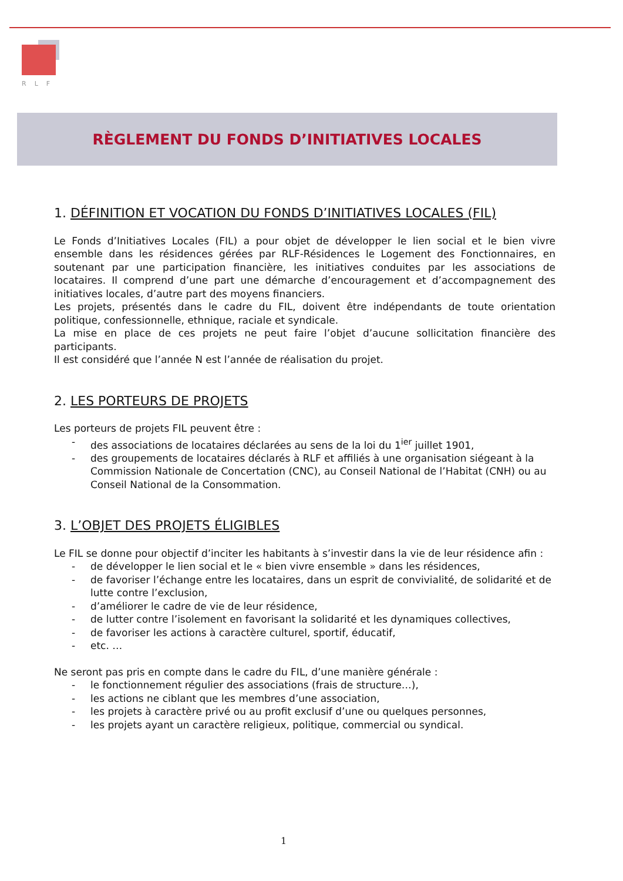RLF
RÈGLEMENT DU FONDS D’INITIATIVES LOCALES
1. DÉFINITION ET VOCATION DU FONDS D’INITIATIVES LOCALES (FIL)
Le Fonds d’Initiatives Locales (FIL) a pour objet de développer le lien social et le bien vivre ensemble dans les résidences gérées par RLF-Résidences le Logement des Fonctionnaires, en soutenant par une participation financière, les initiatives conduites par les associations de locataires. Il comprend d’une part une démarche d’encouragement et d’accompagnement des initiatives locales, d’autre part des moyens financiers.
Les projets, présentés dans le cadre du FIL, doivent être indépendants de toute orientation politique, confessionnelle, ethnique, raciale et syndicale.
La mise en place de ces projets ne peut faire l’objet d’aucune sollicitation financière des participants.
Il est considéré que l’année N est l’année de réalisation du projet.
2. LES PORTEURS DE PROJETS
Les porteurs de projets FIL peuvent être :
- des associations de locataires déclarées au sens de la loi du 1<sup>ier</sup> juillet 1901,
- des groupements de locataires déclarés à RLF et affiliés à une organisation siégeant à la Commission Nationale de Concertation (CNC), au Conseil National de l’Habitat (CNH) ou au Conseil National de la Consommation.
3. L’OBJET DES PROJETS ÉLIGIBLES
Le FIL se donne pour objectif d’inciter les habitants à s’investir dans la vie de leur résidence afin :
- de développer le lien social et le « bien vivre ensemble » dans les résidences,
- de favoriser l’échange entre les locataires, dans un esprit de convivialité, de solidarité et de lutte contre l’exclusion,
- d’améliorer le cadre de vie de leur résidence,
- de lutter contre l’isolement en favorisant la solidarité et les dynamiques collectives,
- de favoriser les actions à caractère culturel, sportif, éducatif,
- etc. …
Ne seront pas pris en compte dans le cadre du FIL, d’une manière générale :
- le fonctionnement régulier des associations (frais de structure…),
- les actions ne ciblant que les membres d’une association,
- les projets à caractère privé ou au profit exclusif d’une ou quelques personnes,
- les projets ayant un caractère religieux, politique, commercial ou syndical.
1